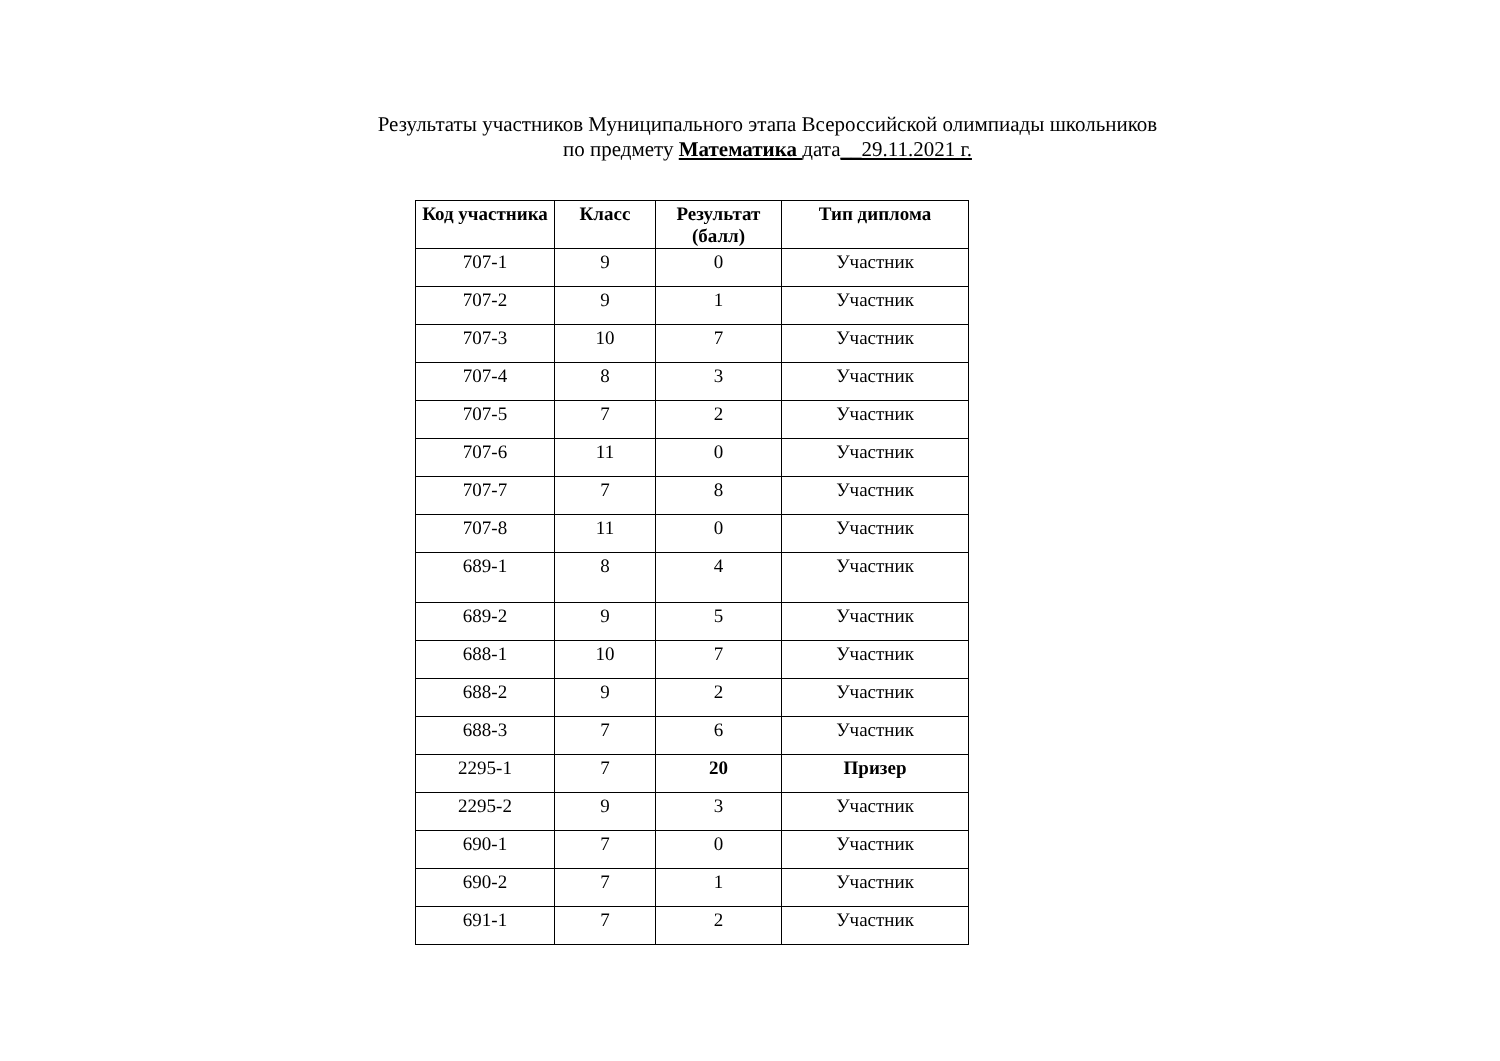Результаты участников Муниципального этапа Всероссийской олимпиады школьников
по предмету Математика дата__29.11.2021 г.
| Код участника | Класс | Результат (балл) | Тип диплома |
| --- | --- | --- | --- |
| 707-1 | 9 | 0 | Участник |
| 707-2 | 9 | 1 | Участник |
| 707-3 | 10 | 7 | Участник |
| 707-4 | 8 | 3 | Участник |
| 707-5 | 7 | 2 | Участник |
| 707-6 | 11 | 0 | Участник |
| 707-7 | 7 | 8 | Участник |
| 707-8 | 11 | 0 | Участник |
| 689-1 | 8 | 4 | Участник |
| 689-2 | 9 | 5 | Участник |
| 688-1 | 10 | 7 | Участник |
| 688-2 | 9 | 2 | Участник |
| 688-3 | 7 | 6 | Участник |
| 2295-1 | 7 | 20 | Призер |
| 2295-2 | 9 | 3 | Участник |
| 690-1 | 7 | 0 | Участник |
| 690-2 | 7 | 1 | Участник |
| 691-1 | 7 | 2 | Участник |